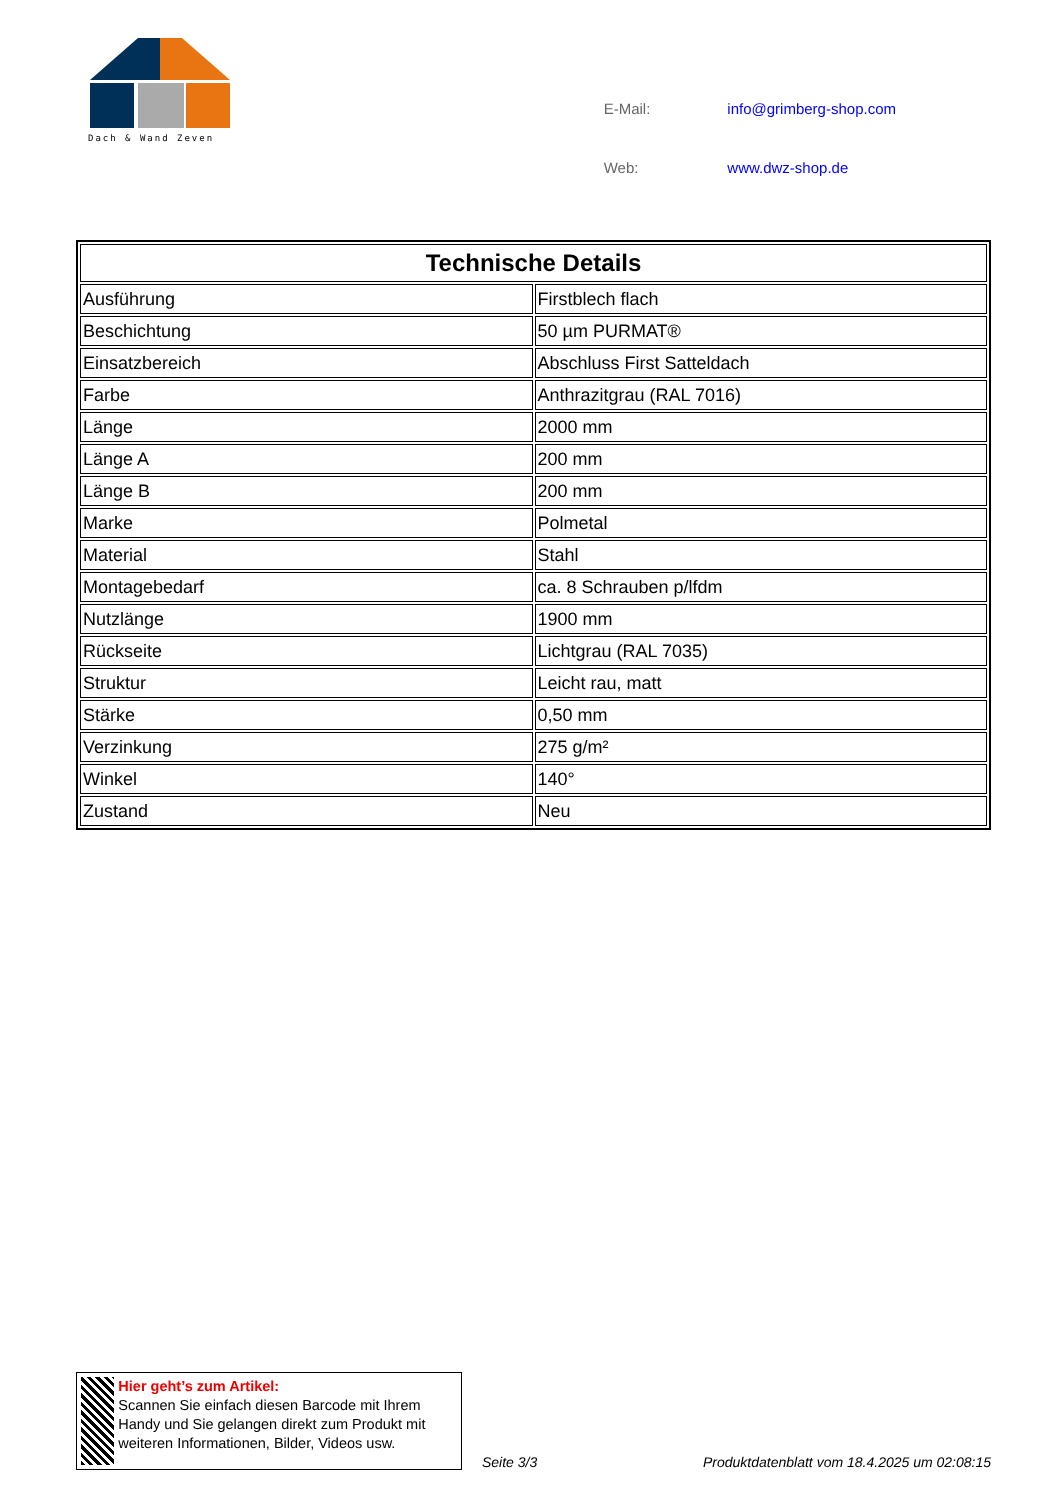Dach & Wand Zeven
| E-Mail: | info@grimberg-shop.com |
| Web: | www.dwz-shop.de |
| Technische Details | |
| --- | --- |
| Ausführung | Firstblech flach |
| Beschichtung | 50 µm PURMAT® |
| Einsatzbereich | Abschluss First Satteldach |
| Farbe | Anthrazitgrau (RAL 7016) |
| Länge | 2000 mm |
| Länge A | 200 mm |
| Länge B | 200 mm |
| Marke | Polmetal |
| Material | Stahl |
| Montagebedarf | ca. 8 Schrauben p/lfdm |
| Nutzlänge | 1900 mm |
| Rückseite | Lichtgrau (RAL 7035) |
| Struktur | Leicht rau, matt |
| Stärke | 0,50 mm |
| Verzinkung | 275 g/m² |
| Winkel | 140° |
| Zustand | Neu |
Hier geht’s zum Artikel:
Scannen Sie einfach diesen Barcode mit Ihrem Handy und Sie gelangen direkt zum Produkt mit weiteren Informationen, Bilder, Videos usw.
Seite 3/3
Produktdatenblatt vom 18.4.2025 um 02:08:15